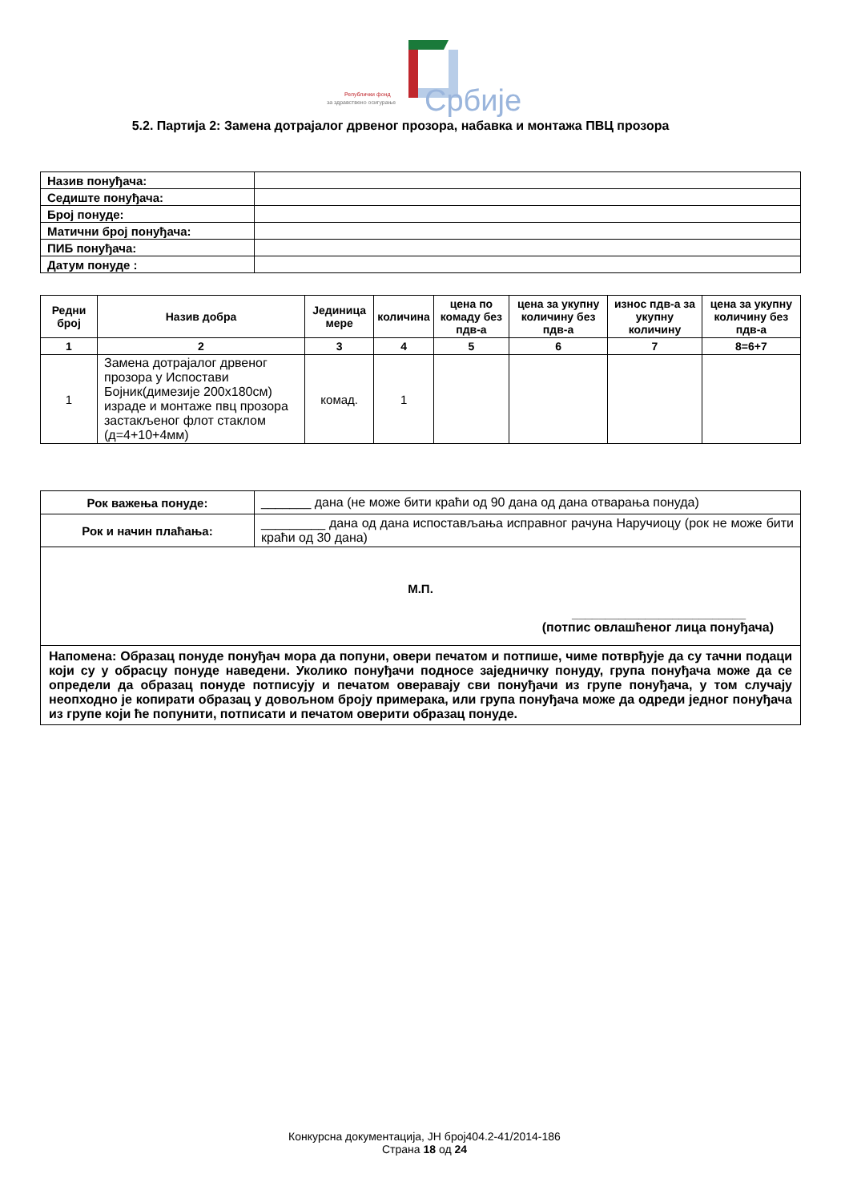Републички фонд
за здравствено осигурање
Србије
5.2. Партија 2: Замена дотрајалог дрвеног прозора, набавка и монтажа ПВЦ прозора
| Назив понуђача: | |
| Седиште понуђача: | |
| Број понуде: | |
| Матични број понуђача: | |
| ПИБ понуђача: | |
| Датум понуде : | |
| Редни број | Назив добра | Јединица мере | количина | цена по комаду без пдв-а | цена за укупну количину без пдв-а | износ пдв-а за укупну количину | цена за укупну количину без пдв-а |
| --- | --- | --- | --- | --- | --- | --- | --- |
| 1 | 2 | 3 | 4 | 5 | 6 | 7 | 8=6+7 |
| 1 | Замена дотрајалог дрвеног прозора у Испостави Бојник(димезије 200x180см) израде и монтаже пвц прозора застакљеног флот стаклом (д=4+10+4мм) | комад. | 1 | | | | |
| Рок важења понуде: | _______ дана (не може бити краћи од 90 дана од дана отварања понуда) |
| Рок и начин плаћања: | _________ дана од дана испостављања исправног рачуна Наручиоцу (рок не може бити краћи од 30 дана) |
| М.П. __________________________ (потпис овлашћеног лица понуђача) | |
| Напомена: Образац понуде понуђач мора да попуни, овери печатом и потпише, чиме потврђује да су тачни подаци који су у обрасцу понуде наведени. Уколико понуђачи подносе заједничку понуду, група понуђача може да се определи да образац понуде потписују и печатом оверавају сви понуђачи из групе понуђача, у том случају неопходно је копирати образац у довољном броју примерака, или група понуђача може да одреди једног понуђача из групе који ће попунити, потписати и печатом оверити образац понуде. | |
Конкурсна документација, ЈН број404.2-41/2014-186
Страна 18 од 24